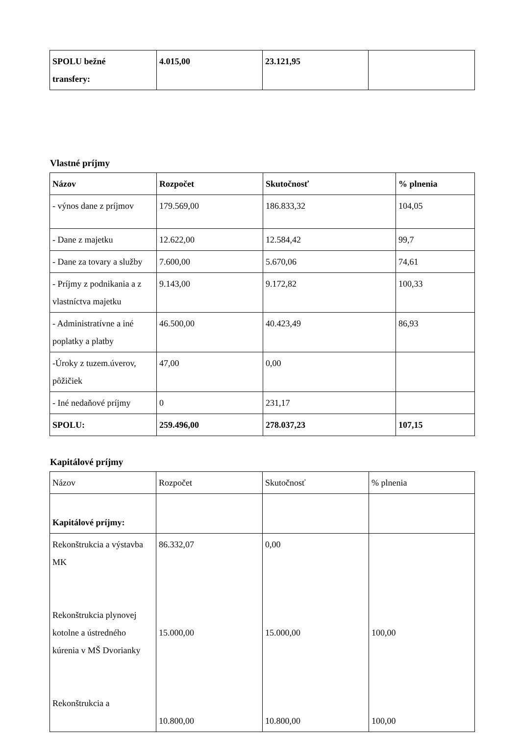| SPOLU bežné transfery: | 4.015,00 | 23.121,95 | |
Vlastné príjmy
| Názov | Rozpočet | Skutočnosť | % plnenia |
| --- | --- | --- | --- |
| - výnos dane z príjmov | 179.569,00 | 186.833,32 | 104,05 |
| - Dane z majetku | 12.622,00 | 12.584,42 | 99,7 |
| - Dane za tovary a služby | 7.600,00 | 5.670,06 | 74,61 |
| - Príjmy z podnikania a z vlastníctva majetku | 9.143,00 | 9.172,82 | 100,33 |
| - Administratívne a iné poplatky a platby | 46.500,00 | 40.423,49 | 86,93 |
| -Úroky z tuzem.úverov, pôžičiek | 47,00 | 0,00 | |
| - Iné nedaňové príjmy | 0 | 231,17 | |
| SPOLU: | 259.496,00 | 278.037,23 | 107,15 |
Kapitálové príjmy
| Názov | Rozpočet | Skutočnosť | % plnenia |
| Kapitálové príjmy: | | | |
| Rekonštrukcia a výstavba MK Rekonštrukcia plynovej kotolne a ústredného kúrenia v MŠ Dvorianky Rekonštrukcia a | 86.332,07 15.000,00 10.800,00 | 0,00 15.000,00 10.800,00 | 100,00 100,00 |